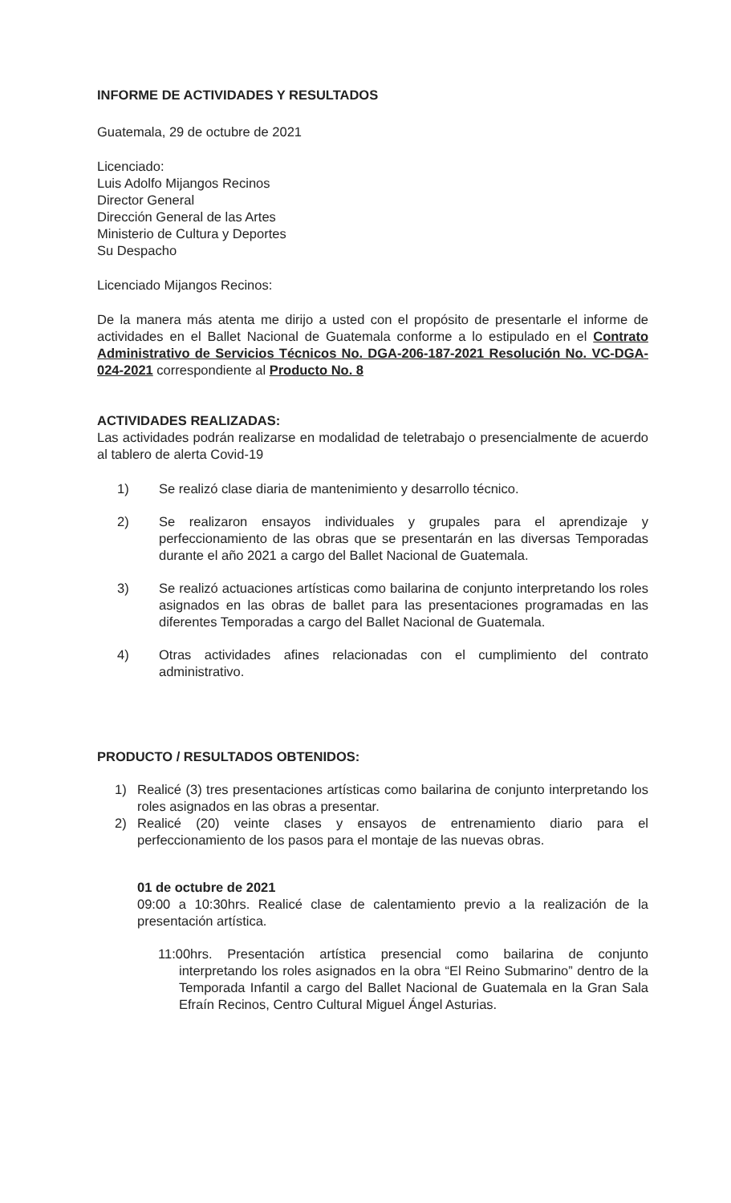INFORME DE ACTIVIDADES Y RESULTADOS
Guatemala, 29 de octubre de 2021
Licenciado:
Luis Adolfo Mijangos Recinos
Director General
Dirección General de las Artes
Ministerio de Cultura y Deportes
Su Despacho
Licenciado Mijangos Recinos:
De la manera más atenta me dirijo a usted con el propósito de presentarle el informe de actividades en el Ballet Nacional de Guatemala conforme a lo estipulado en el Contrato Administrativo de Servicios Técnicos No. DGA-206-187-2021 Resolución No. VC-DGA-024-2021 correspondiente al Producto No. 8
ACTIVIDADES REALIZADAS:
Las actividades podrán realizarse en modalidad de teletrabajo o presencialmente de acuerdo al tablero de alerta Covid-19
1) Se realizó clase diaria de mantenimiento y desarrollo técnico.
2) Se realizaron ensayos individuales y grupales para el aprendizaje y perfeccionamiento de las obras que se presentarán en las diversas Temporadas durante el año 2021 a cargo del Ballet Nacional de Guatemala.
3) Se realizó actuaciones artísticas como bailarina de conjunto interpretando los roles asignados en las obras de ballet para las presentaciones programadas en las diferentes Temporadas a cargo del Ballet Nacional de Guatemala.
4) Otras actividades afines relacionadas con el cumplimiento del contrato administrativo.
PRODUCTO / RESULTADOS OBTENIDOS:
1) Realicé (3) tres presentaciones artísticas como bailarina de conjunto interpretando los roles asignados en las obras a presentar.
2) Realicé (20) veinte clases y ensayos de entrenamiento diario para el perfeccionamiento de los pasos para el montaje de las nuevas obras.
01 de octubre de 2021
09:00 a 10:30hrs. Realicé clase de calentamiento previo a la realización de la presentación artística.
11:00hrs. Presentación artística presencial como bailarina de conjunto interpretando los roles asignados en la obra “El Reino Submarino” dentro de la Temporada Infantil a cargo del Ballet Nacional de Guatemala en la Gran Sala Efraín Recinos, Centro Cultural Miguel Ángel Asturias.